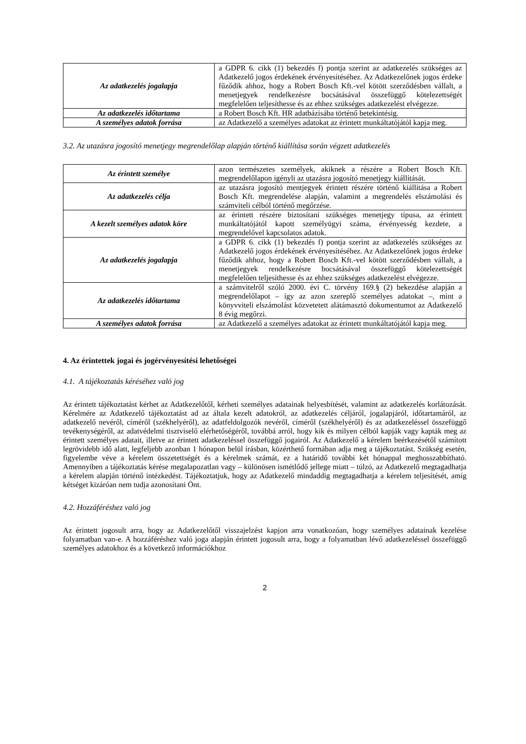| Az adatkezelés jogalapja | a GDPR 6. cikk (1) bekezdés f) pontja szerint az adatkezelés szükséges az Adatkezelő jogos érdekének érvényesítéséhez. Az Adatkezelőnek jogos érdeke fűződik ahhoz, hogy a Robert Bosch Kft.-vel kötött szerződésben vállalt, a menetjegyek rendelkezésre bocsátásával összefüggő kötelezettségét megfelelően teljesíthesse és az ehhez szükséges adatkezelést elvégezze. |
| Az adatkezelés időtartama | a Robert Bosch Kft. HR adatbázisába történő betekintésig. |
| A személyes adatok forrása | az Adatkezelő a személyes adatokat az érintett munkáltatójától kapja meg. |
3.2. Az utazásra jogosító menetjegy megrendelőlap alapján történő kiállítása során végzett adatkezelés
| Az érintett személye | azon természetes személyek, akiknek a részére a Robert Bosch Kft. megrendelőlapon igényli az utazásra jogosító menetjegy kiállítását. |
| Az adatkezelés célja | az utazásra jogosító mentjegyek érintett részére történő kiállítása a Robert Bosch Kft. megrendelése alapján, valamint a megrendelés elszámolási és számviteli célból történő megőrzése. |
| A kezelt személyes adatok köre | az érintett részére biztosítani szükséges menetjegy típusa, az érintett munkáltatójától kapott személyügyi száma, érvényesség kezdete, a megrendelővel kapcsolatos adatok. |
| Az adatkezelés jogalapja | a GDPR 6. cikk (1) bekezdés f) pontja szerint az adatkezelés szükséges az Adatkezelő jogos érdekének érvényesítéséhez. Az Adatkezelőnek jogos érdeke fűződik ahhoz, hogy a Robert Bosch Kft.-vel kötött szerződésben vállalt, a menetjegyek rendelkezésre bocsátásával összefüggő kötelezettségét megfelelően teljesíthesse és az ehhez szükséges adatkezelést elvégezze. |
| Az adatkezelés időtartama | a számvitelről szóló 2000. évi C. törvény 169.§ (2) bekezdése alapján a megrendelőlapot – így az azon szereplő személyes adatokat –, mint a könyvviteli elszámolást közvetetett alátámasztó dokumentumot az Adatkezelő 8 évig megőrzi. |
| A személyes adatok forrása | az Adatkezelő a személyes adatokat az érintett munkáltatójától kapja meg. |
4. Az érintettek jogai és jogérvényesítési lehetőségei
4.1. A tájékoztatás kéréséhez való jog
Az érintett tájékoztatást kérhet az Adatkezelőtől, kérheti személyes adatainak helyesbítését, valamint az adatkezelés korlátozását. Kérelmére az Adatkezelő tájékoztatást ad az általa kezelt adatokról, az adatkezelés céljáról, jogalapjáról, időtartamáról, az adatkezelő nevéről, címéről (székhelyéről), az adatfeldolgozók nevéről, címéről (székhelyéről) és az adatkezeléssel összefüggő tevékenységéről, az adatvédelmi tisztviselő elérhetőségéről, továbbá arról, hogy kik és milyen célból kapják vagy kapták meg az érintett személyes adatait, illetve az érintett adatkezeléssel összefüggő jogairól. Az Adatkezelő a kérelem beérkezésétől számított legrövidebb idő alatt, legfeljebb azonban 1 hónapon belül írásban, közérthető formában adja meg a tájékoztatást. Szükség esetén, figyelembe véve a kérelem összetettségét és a kérelmek számát, ez a határidő további két hónappal meghosszabbítható. Amennyiben a tájékoztatás kérése megalapozatlan vagy – különösen ismétlődő jellege miatt – túlzó, az Adatkezelő megtagadhatja a kérelem alapján történő intézkedést. Tájékoztatjuk, hogy az Adatkezelő mindaddig megtagadhatja a kérelem teljesítését, amíg kétséget kizáróan nem tudja azonosítani Önt.
4.2. Hozzáféréshez való jog
Az érintett jogosult arra, hogy az Adatkezelőtől visszajelzést kapjon arra vonatkozóan, hogy személyes adatainak kezelése folyamatban van-e. A hozzáféréshez való joga alapján érintett jogosult arra, hogy a folyamatban lévő adatkezeléssel összefüggő személyes adatokhoz és a következő információkhoz
2